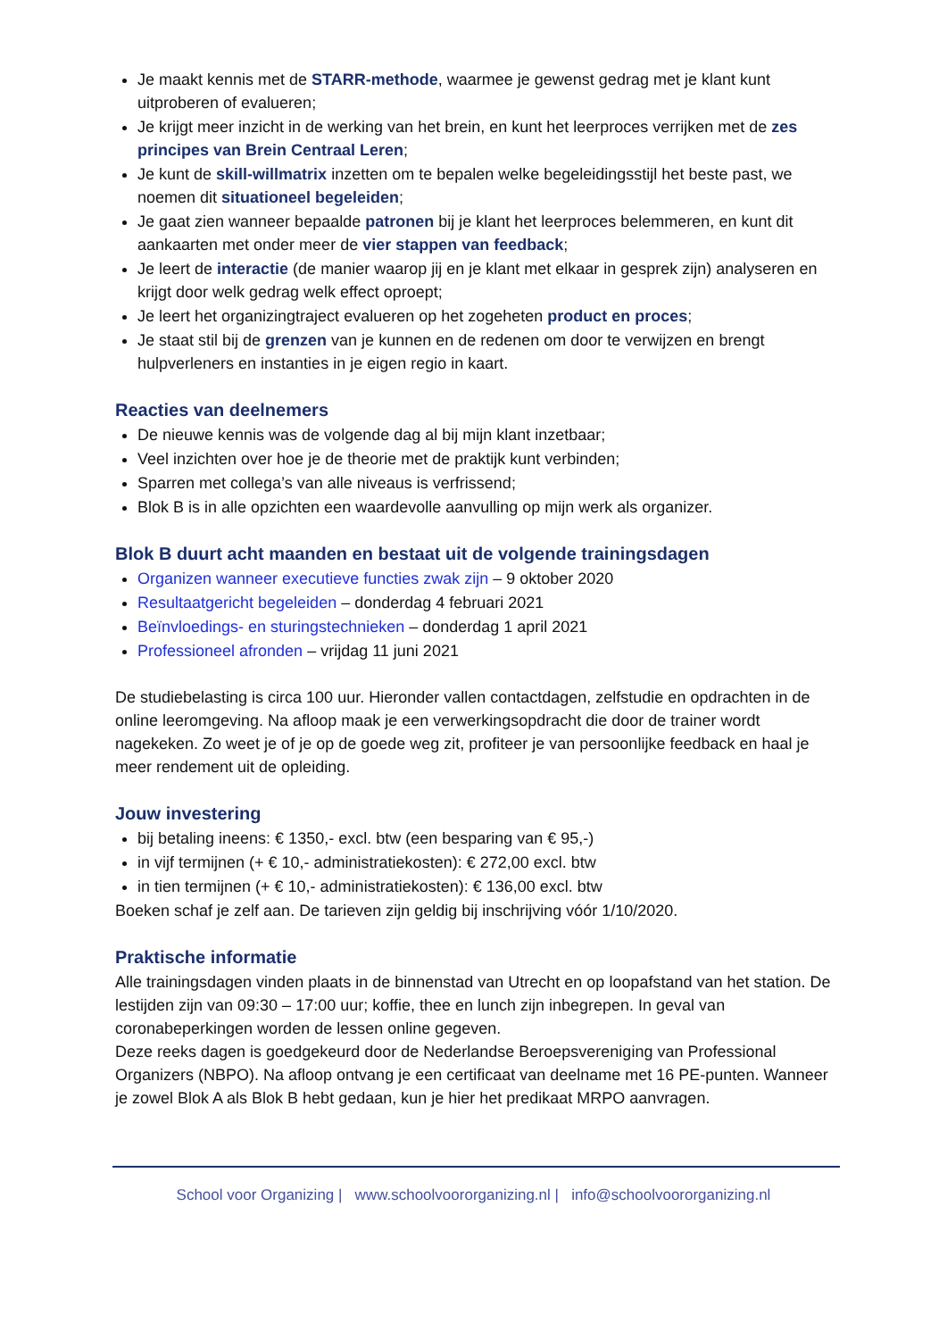Je maakt kennis met de STARR-methode, waarmee je gewenst gedrag met je klant kunt uitproberen of evalueren;
Je krijgt meer inzicht in de werking van het brein, en kunt het leerproces verrijken met de zes principes van Brein Centraal Leren;
Je kunt de skill-willmatrix inzetten om te bepalen welke begeleidingsstijl het beste past, we noemen dit situationeel begeleiden;
Je gaat zien wanneer bepaalde patronen bij je klant het leerproces belemmeren, en kunt dit aankaarten met onder meer de vier stappen van feedback;
Je leert de interactie (de manier waarop jij en je klant met elkaar in gesprek zijn) analyseren en krijgt door welk gedrag welk effect oproept;
Je leert het organizingtraject evalueren op het zogeheten product en proces;
Je staat stil bij de grenzen van je kunnen en de redenen om door te verwijzen en brengt hulpverleners en instanties in je eigen regio in kaart.
Reacties van deelnemers
De nieuwe kennis was de volgende dag al bij mijn klant inzetbaar;
Veel inzichten over hoe je de theorie met de praktijk kunt verbinden;
Sparren met collega’s van alle niveaus is verfrissend;
Blok B is in alle opzichten een waardevolle aanvulling op mijn werk als organizer.
Blok B duurt acht maanden en bestaat uit de volgende trainingsdagen
Organizen wanneer executieve functies zwak zijn – 9 oktober 2020
Resultaatgericht begeleiden – donderdag 4 februari 2021
Beïnvloedings- en sturingstechnieken – donderdag 1 april 2021
Professioneel afronden – vrijdag 11 juni 2021
De studiebelasting is circa 100 uur. Hieronder vallen contactdagen, zelfstudie en opdrachten in de online leeromgeving. Na afloop maak je een verwerkingsopdracht die door de trainer wordt nagekeken. Zo weet je of je op de goede weg zit, profiteer je van persoonlijke feedback en haal je meer rendement uit de opleiding.
Jouw investering
bij betaling ineens: € 1350,- excl. btw (een besparing van € 95,-)
in vijf termijnen (+ € 10,- administratiekosten): € 272,00 excl. btw
in tien termijnen (+ € 10,- administratiekosten): € 136,00 excl. btw
Boeken schaf je zelf aan. De tarieven zijn geldig bij inschrijving vóór 1/10/2020.
Praktische informatie
Alle trainingsdagen vinden plaats in de binnenstad van Utrecht en op loopafstand van het station. De lestijden zijn van 09:30 – 17:00 uur; koffie, thee en lunch zijn inbegrepen. In geval van coronabeperkingen worden de lessen online gegeven.
Deze reeks dagen is goedgekeurd door de Nederlandse Beroepsvereniging van Professional Organizers (NBPO). Na afloop ontvang je een certificaat van deelname met 16 PE-punten. Wanneer je zowel Blok A als Blok B hebt gedaan, kun je hier het predikaat MRPO aanvragen.
School voor Organizing | www.schoolvoororganizing.nl | info@schoolvoororganizing.nl